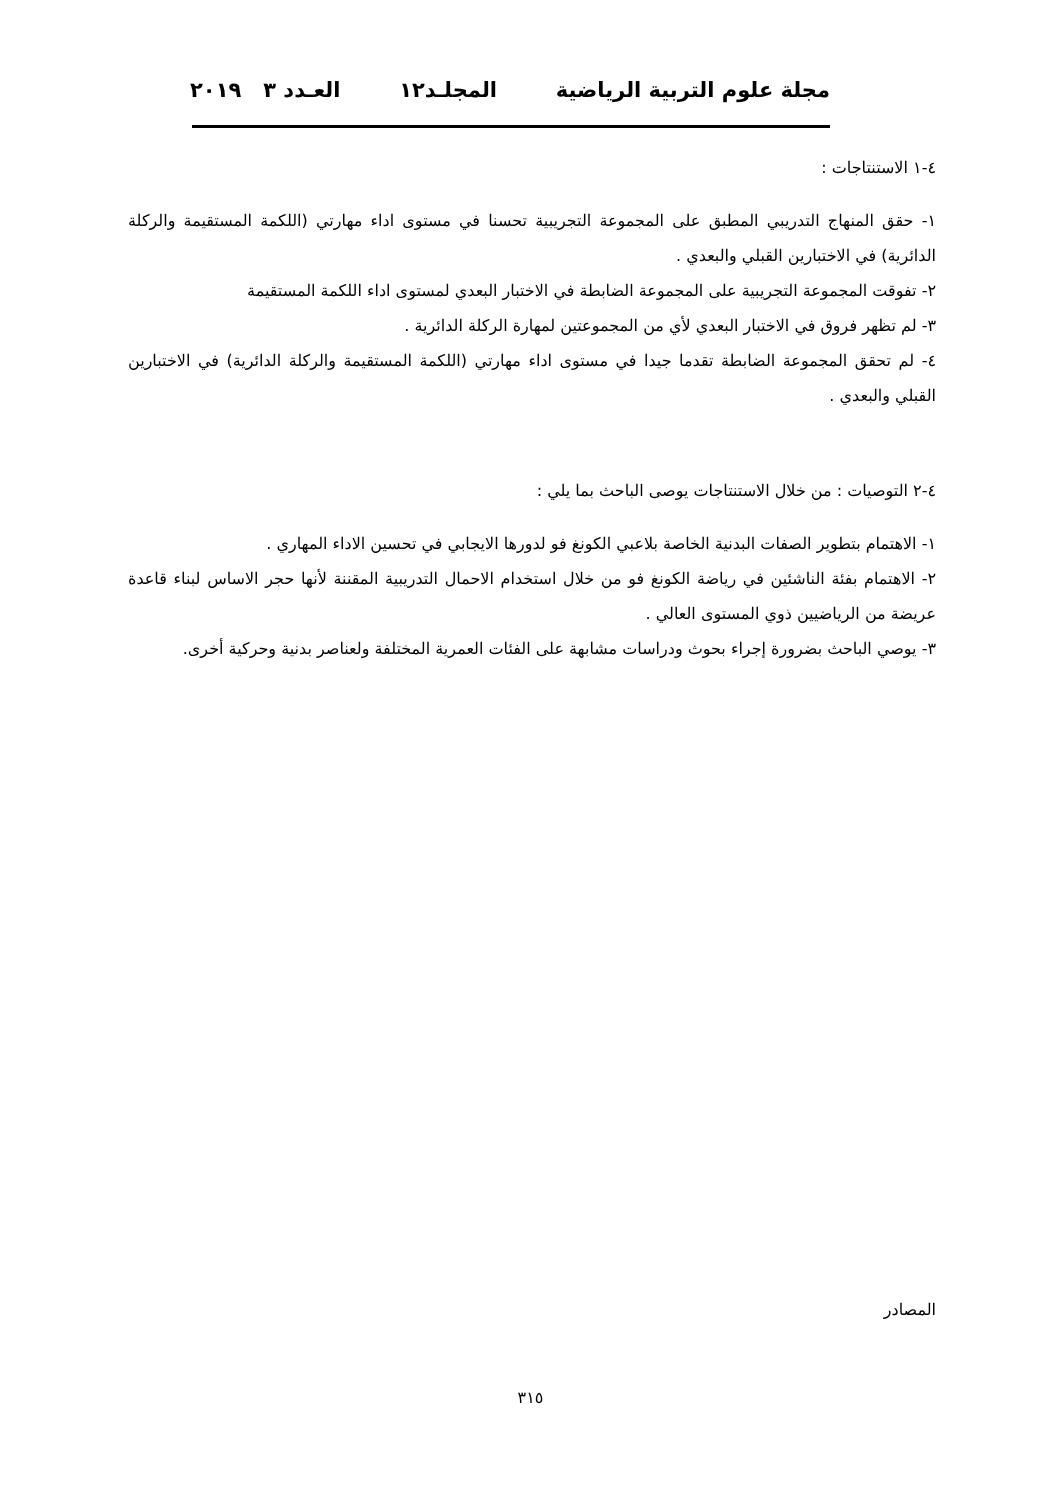مجلة علوم التربية الرياضية المجلـد١٢ العـدد ٣ ٢٠١٩
٤-١ الاستنتاجات :
١- حقق المنهاج التدريبي المطبق على المجموعة التجريبية تحسنا في مستوى اداء مهارتي (اللكمة المستقيمة والركلة الدائرية) في الاختبارين القبلي والبعدي .
٢- تفوقت المجموعة التجريبية على المجموعة الضابطة في الاختبار البعدي لمستوى اداء اللكمة المستقيمة
٣- لم تظهر فروق في الاختبار البعدي لأي من المجموعتين لمهارة الركلة الدائرية .
٤- لم تحقق المجموعة الضابطة تقدما جيدا في مستوى اداء مهارتي (اللكمة المستقيمة والركلة الدائرية) في الاختبارين القبلي والبعدي .
٤-٢ التوصيات : من خلال الاستنتاجات يوصى الباحث بما يلي :
١- الاهتمام بتطوير الصفات البدنية الخاصة بلاعبي الكونغ فو لدورها الايجابي في تحسين الاداء المهاري .
٢- الاهتمام بفئة الناشئين في رياضة الكونغ فو من خلال استخدام الاحمال التدريبية المقننة لأنها حجر الاساس لبناء قاعدة عريضة من الرياضيين ذوي المستوى العالي .
٣- يوصي الباحث بضرورة إجراء بحوث ودراسات مشابهة على الفئات العمرية المختلفة ولعناصر بدنية وحركية أخرى.
المصادر
٣١٥